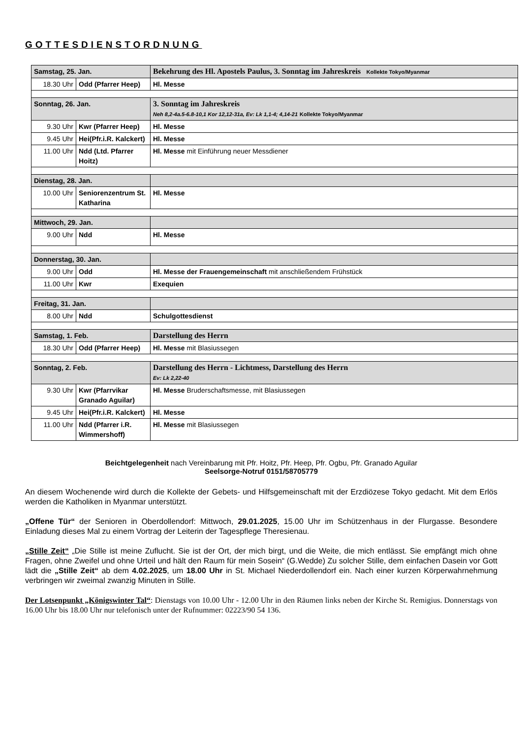GOTTESDIENSTORDNUNG
| Samstag, 25. Jan. | | Bekehrung des Hl. Apostels Paulus, 3. Sonntag im Jahreskreis Kollekte Tokyo/Myanmar |
| 18.30 Uhr | Odd (Pfarrer Heep) | Hl. Messe |
| Sonntag, 26. Jan. | | 3. Sonntag im Jahreskreis Neh 8,2-4a.5-6.8-10,1 Kor 12,12-31a, Ev: Lk 1,1-4; 4,14-21 Kollekte Tokyo/Myanmar |
| 9.30 Uhr | Kwr (Pfarrer Heep) | Hl. Messe |
| 9.45 Uhr | Hei(Pfr.i.R. Kalckert) | Hl. Messe |
| 11.00 Uhr | Ndd (Ltd. Pfarrer Hoitz) | Hl. Messe mit Einführung neuer Messdiener |
| Dienstag, 28. Jan. | | |
| 10.00 Uhr | Seniorenzentrum St. Katharina | Hl. Messe |
| Mittwoch, 29. Jan. | | |
| 9.00 Uhr | Ndd | Hl. Messe |
| Donnerstag, 30. Jan. | | |
| 9.00 Uhr | Odd | Hl. Messe der Frauengemeinschaft mit anschließendem Frühstück |
| 11.00 Uhr | Kwr | Exequien |
| Freitag, 31. Jan. | | |
| 8.00 Uhr | Ndd | Schulgottesdienst |
| Samstag, 1. Feb. | | Darstellung des Herrn |
| 18.30 Uhr | Odd (Pfarrer Heep) | Hl. Messe mit Blasiussegen |
| Sonntag, 2. Feb. | | Darstellung des Herrn - Lichtmess, Darstellung des Herrn Ev: Lk 2,22-40 |
| 9.30 Uhr | Kwr (Pfarrvikar Granado Aguilar) | Hl. Messe Bruderschaftsmesse, mit Blasiussegen |
| 9.45 Uhr | Hei(Pfr.i.R. Kalckert) | Hl. Messe |
| 11.00 Uhr | Ndd (Pfarrer i.R. Wimmershoff) | Hl. Messe mit Blasiussegen |
Beichtgelegenheit nach Vereinbarung mit Pfr. Hoitz, Pfr. Heep, Pfr. Ogbu, Pfr. Granado Aguilar
Seelsorge-Notruf 0151/58705779
An diesem Wochenende wird durch die Kollekte der Gebets- und Hilfsgemeinschaft mit der Erzdiözese Tokyo gedacht. Mit dem Erlös werden die Katholiken in Myanmar unterstützt.
„Offene Tür“ der Senioren in Oberdollendorf: Mittwoch, 29.01.2025, 15.00 Uhr im Schützenhaus in der Flurgasse. Besondere Einladung dieses Mal zu einem Vortrag der Leiterin der Tagespflege Theresienau.
„Stille Zeit“ „Die Stille ist meine Zuflucht. Sie ist der Ort, der mich birgt, und die Weite, die mich entlässt. Sie empfängt mich ohne Fragen, ohne Zweifel und ohne Urteil und hält den Raum für mein Sosein“ (G.Wedde) Zu solcher Stille, dem einfachen Dasein vor Gott lädt die „Stille Zeit“ ab dem 4.02.2025, um 18.00 Uhr in St. Michael Niederdollendorf ein. Nach einer kurzen Körperwahrnehmung verbringen wir zweimal zwanzig Minuten in Stille.
Der Lotsenpunkt „Königswinter Tal“: Dienstags von 10.00 Uhr - 12.00 Uhr in den Räumen links neben der Kirche St. Remigius. Donnerstags von 16.00 Uhr bis 18.00 Uhr nur telefonisch unter der Rufnummer: 02223/90 54 136.